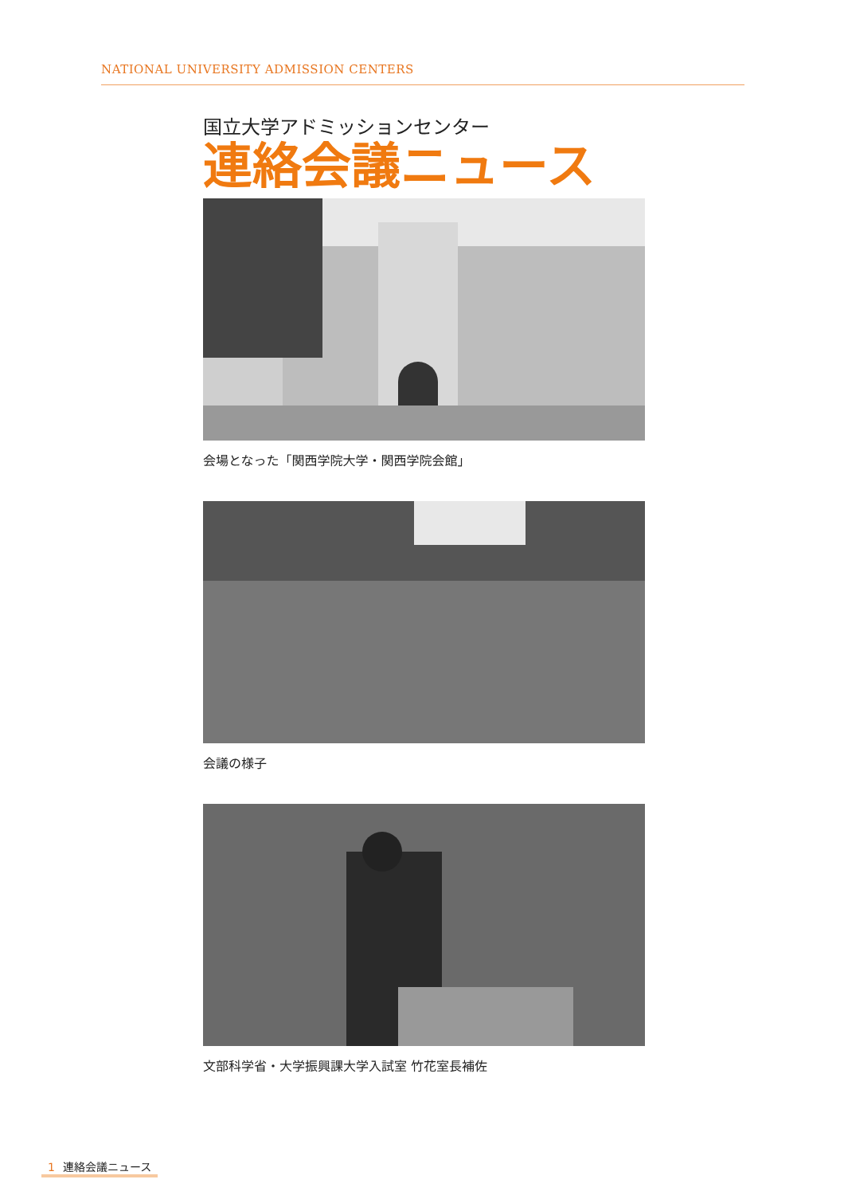NATIONAL UNIVERSITY ADMISSION CENTERS
国立大学アドミッションセンター
連絡会議ニュース
会場となった「関西学院大学・関西学院会館」
会議の様子
文部科学省・大学振興課大学入試室 竹花室長補佐
1 連絡会議ニュース